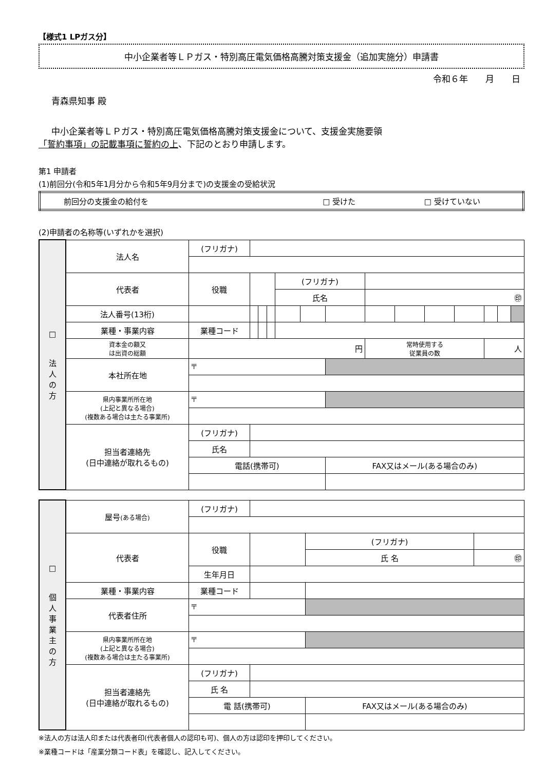【様式1 LPガス分】
中小企業者等ＬＰガス・特別高圧電気価格高騰対策支援金（追加実施分）申請書
令和６年　　月　　日
青森県知事 殿
中小企業者等ＬＰガス・特別高圧電気価格高騰対策支援金について、支援金実施要領
「誓約事項」の記載事項に誓約の上、下記のとおり申請します。
第1 申請者
(1)前回分(令和5年1月分から令和5年9月分まで)の支援金の受給状況
| 前回分の支援金の給付を | □ 受けた | □ 受けていない |
(2)申請者の名称等(いずれかを選択)
| □ 法 人 の 方 | 法人名 | (フリガナ) | | | | | | | | | | | | | |
| | 代表者 | 役職 | | | | (フリガナ) | | | | | | | | | |
| | | | | | | 氏名 | | | ㊞ | | | | | | |
| | 法人番号(13桁) | | | | | | | | | | | | | | |
| | 業種・事業内容 | 業種コード | | | | | | | | | | | | | |
| | 資本金の額又 は出資の総額 | 円 | | | | | | | 常時使用する 従業員の数 | | | | 人 | | |
| | 本社所在地 | 〒 | | | | | | | | | | | | | |
| | 県内事業所所在地 (上記と異なる場合) (複数ある場合は主たる事業所) | 〒 | | | | | | | | | | | | | |
| | 担当者連絡先 (日中連絡が取れるもの) | (フリガナ) | | | | | | | | | | | | | |
| | | 氏名 | | | | | | | | | | | | | |
| | | 電話(携帯可) | | | | | | FAX又はメール(ある場合のみ) | | | | | | | |
| □ 個 人 事 業 主 の 方 | 屋号 (ある場合) | (フリガナ) | | | |
| | 代表者 | 役職 | | (フリガナ) | |
| | | | | 氏 名 | ㊞ |
| | | 生年月日 | | | |
| | 業種・事業内容 | 業種コード | | | |
| | 代表者住所 | 〒 | | | |
| | 県内事業所所在地 (上記と異なる場合) (複数ある場合は主たる事業所) | 〒 | | | |
| | 担当者連絡先 (日中連絡が取れるもの) | (フリガナ) | | | |
| | | 氏 名 | | | |
| | | 電 話(携帯可) | | FAX又はメール(ある場合のみ) | |
※法人の方は法人印または代表者印(代表者個人の認印も可)、個人の方は認印を押印してください。
※業種コードは「産業分類コード表」を確認し、記入してください。